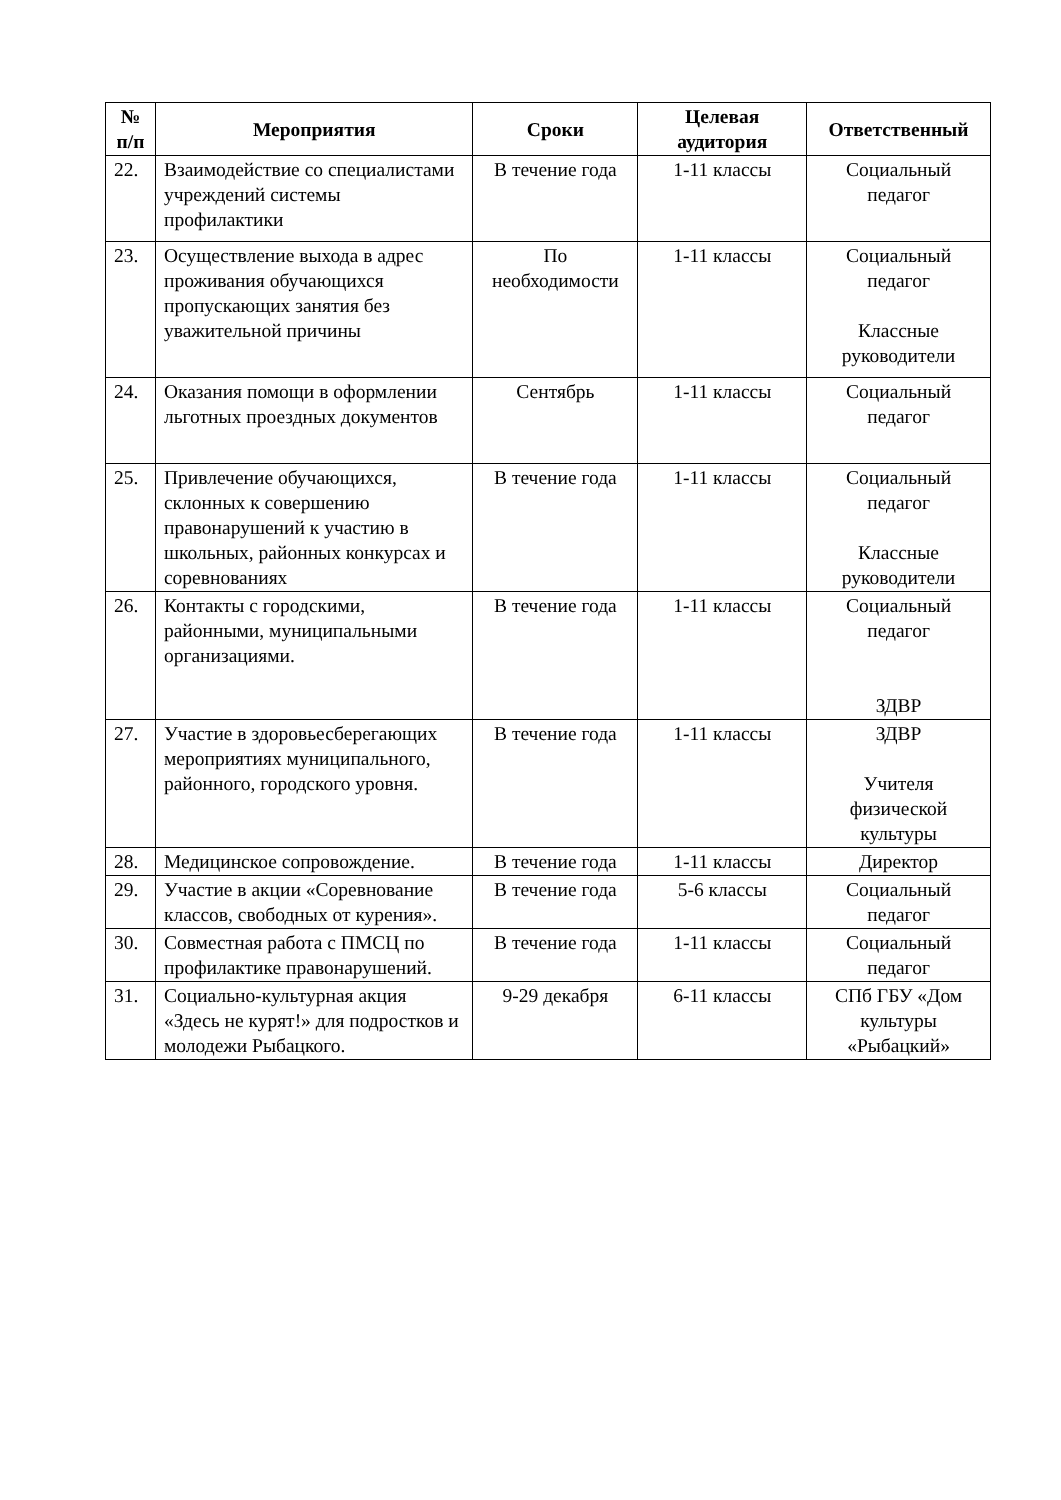| № п/п | Мероприятия | Сроки | Целевая аудитория | Ответственный |
| --- | --- | --- | --- | --- |
| 22. | Взаимодействие со специалистами учреждений системы профилактики | В течение года | 1-11 классы | Социальный педагог |
| 23. | Осуществление выхода в адрес проживания обучающихся пропускающих занятия без уважительной причины | По необходимости | 1-11 классы | Социальный педагог Классные руководители |
| 24. | Оказания помощи в оформлении льготных проездных документов | Сентябрь | 1-11 классы | Социальный педагог |
| 25. | Привлечение обучающихся, склонных к совершению правонарушений к участию в школьных, районных конкурсах и соревнованиях | В течение года | 1-11 классы | Социальный педагог Классные руководители |
| 26. | Контакты с городскими, районными, муниципальными организациями. | В течение года | 1-11 классы | Социальный педагог ЗДВР |
| 27. | Участие в здоровьесберегающих мероприятиях муниципального, районного, городского уровня. | В течение года | 1-11 классы | ЗДВР Учителя физической культуры |
| 28. | Медицинское сопровождение. | В течение года | 1-11 классы | Директор |
| 29. | Участие в акции «Соревнование классов, свободных от курения». | В течение года | 5-6 классы | Социальный педагог |
| 30. | Совместная работа с ПМСЦ по профилактике правонарушений. | В течение года | 1-11 классы | Социальный педагог |
| 31. | Социально-культурная акция «Здесь не курят!» для подростков и молодежи Рыбацкого. | 9-29 декабря | 6-11 классы | СПб ГБУ «Дом культуры «Рыбацкий» |